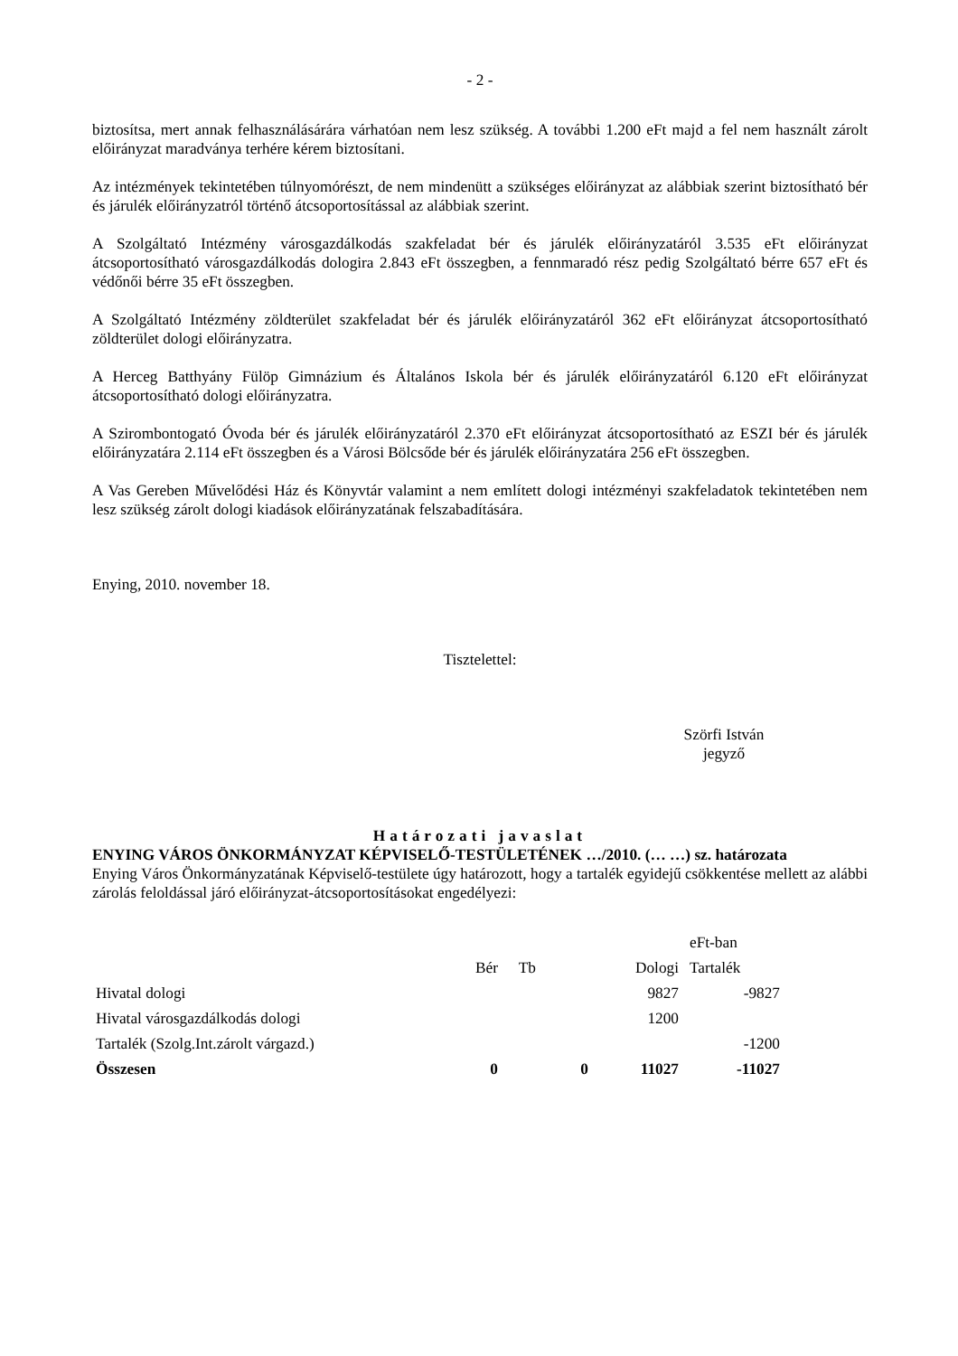- 2 -
biztosítsa, mert annak felhasználásárára várhatóan nem lesz szükség. A további 1.200 eFt majd a fel nem használt zárolt előirányzat maradványa terhére kérem biztosítani.
Az intézmények tekintetében túlnyomórészt, de nem mindenütt a szükséges előirányzat az alábbiak szerint biztosítható bér és járulék előirányzatról történő átcsoportosítással az alábbiak szerint.
A Szolgáltató Intézmény városgazdálkodás szakfeladat bér és járulék előirányzatáról 3.535 eFt előirányzat átcsoportosítható városgazdálkodás dologira 2.843 eFt összegben, a fennmaradó rész pedig Szolgáltató bérre 657 eFt és védőnői bérre 35 eFt összegben.
A Szolgáltató Intézmény zöldterület szakfeladat bér és járulék előirányzatáról 362 eFt előirányzat átcsoportosítható zöldterület dologi előirányzatra.
A Herceg Batthyány Fülöp Gimnázium és Általános Iskola bér és járulék előirányzatáról 6.120 eFt előirányzat átcsoportosítható dologi előirányzatra.
A Szirombontogató Óvoda bér és járulék előirányzatáról 2.370 eFt előirányzat átcsoportosítható az ESZI bér és járulék előirányzatára 2.114 eFt összegben és a Városi Bölcsőde bér és járulék előirányzatára 256 eFt összegben.
A Vas Gereben Művelődési Ház és Könyvtár valamint a nem említett dologi intézményi szakfeladatok tekintetében nem lesz szükség zárolt dologi kiadások előirányzatának felszabadítására.
Enying, 2010. november 18.
Tisztelettel:
Szörfi István
jegyző
Határozati javaslat
ENYING VÁROS ÖNKORMÁNYZAT KÉPVISELŐ-TESTÜLETÉNEK …/2010. (… …) sz. határozata
Enying Város Önkormányzatának Képviselő-testülete úgy határozott, hogy a tartalék egyidejű csökkentése mellett az alábbi zárolás feloldással járó előirányzat-átcsoportosításokat engedélyezi:
| | | | | eFt-ban |
| | Bér | Tb | Dologi | Tartalék |
| Hivatal dologi | | | 9827 | -9827 |
| Hivatal városgazdálkodás dologi | | | 1200 | |
| Tartalék (Szolg.Int.zárolt várgazd.) | | | | -1200 |
| Összesen | 0 | 0 | 11027 | -11027 |